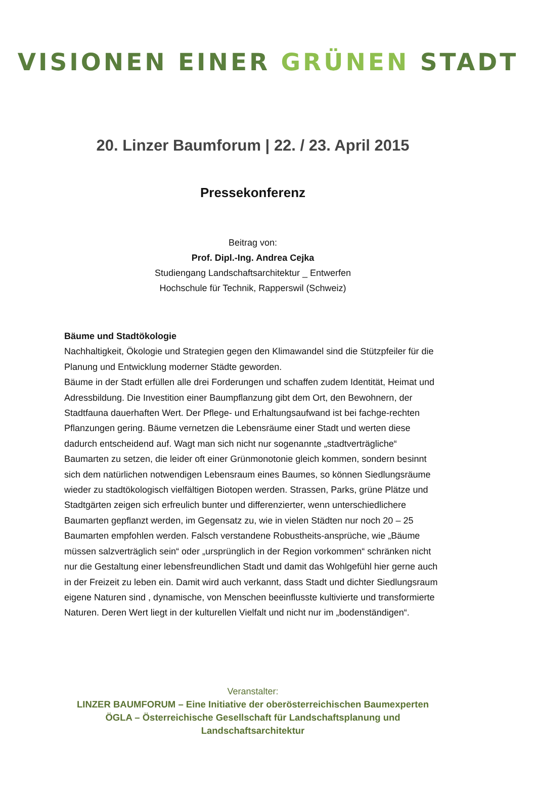VISIONEN EINER GRÜNEN STADT
20. Linzer Baumforum | 22. / 23. April 2015
Pressekonferenz
Beitrag von:
Prof. Dipl.-Ing. Andrea Cejka
Studiengang Landschaftsarchitektur _ Entwerfen
Hochschule für Technik, Rapperswil (Schweiz)
Bäume und Stadtökologie
Nachhaltigkeit, Ökologie und Strategien gegen den Klimawandel sind die Stützpfeiler für die Planung und Entwicklung moderner Städte geworden.
Bäume in der Stadt erfüllen alle drei Forderungen und schaffen zudem Identität, Heimat und Adressbildung. Die Investition einer Baumpflanzung gibt dem Ort, den Bewohnern, der Stadtfauna dauerhaften Wert. Der Pflege- und Erhaltungsaufwand ist bei fachge-rechten Pflanzungen gering. Bäume vernetzen die Lebensräume einer Stadt und werten diese dadurch entscheidend auf. Wagt man sich nicht nur sogenannte „stadtverträgliche“ Baumarten zu setzen, die leider oft einer Grünmonotonie gleich kommen, sondern besinnt sich dem natürlichen notwendigen Lebensraum eines Baumes, so können Siedlungsräume wieder zu stadtökologisch vielfältigen Biotopen werden. Strassen, Parks, grüne Plätze und Stadtgärten zeigen sich erfreulich bunter und differenzierter, wenn unterschiedlichere Baumarten gepflanzt werden, im Gegensatz zu, wie in vielen Städten nur noch 20 – 25 Baumarten empfohlen werden. Falsch verstandene Robustheits-ansprüche, wie „Bäume müssen salzverträglich sein“ oder „ursprünglich in der Region vorkommen“ schränken nicht nur die Gestaltung einer lebensfreundlichen Stadt und damit das Wohlgefühl hier gerne auch in der Freizeit zu leben ein. Damit wird auch verkannt, dass Stadt und dichter Siedlungsraum eigene Naturen sind , dynamische, von Menschen beeinflusste kultivierte und transformierte Naturen. Deren Wert liegt in der kulturellen Vielfalt und nicht nur im „bodenständigen“.
Veranstalter:
LINZER BAUMFORUM – Eine Initiative der oberösterreichischen Baumexperten
ÖGLA – Österreichische Gesellschaft für Landschaftsplanung und
Landschaftsarchitektur